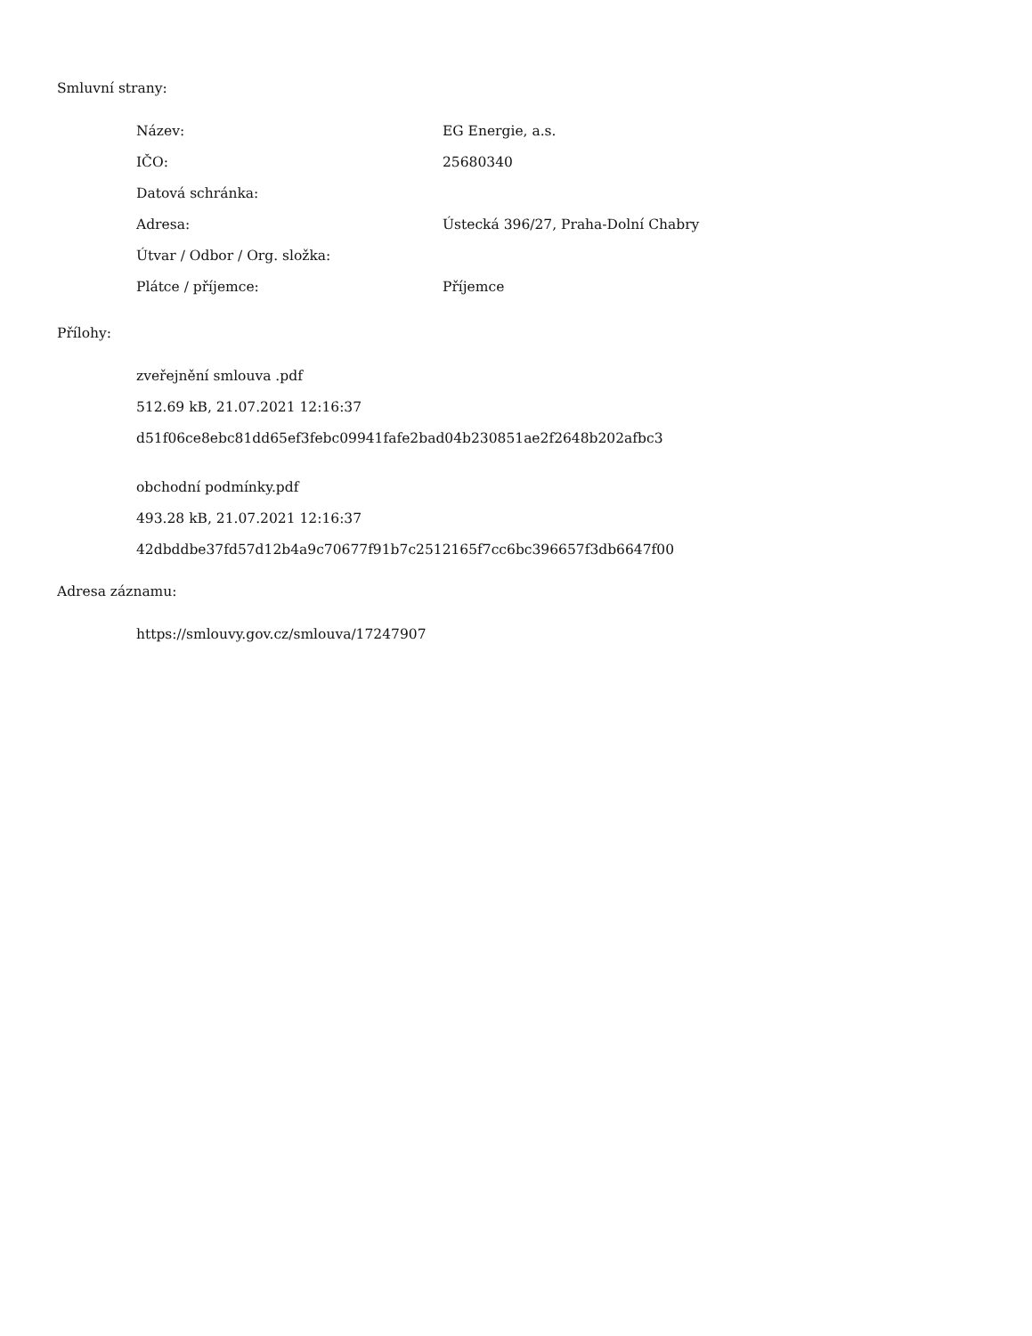Smluvní strany:
| Název: | EG Energie, a.s. |
| IČO: | 25680340 |
| Datová schránka: | |
| Adresa: | Ústecká 396/27, Praha-Dolní Chabry |
| Útvar / Odbor / Org. složka: | |
| Plátce / příjemce: | Příjemce |
Přílohy:
zveřejnění smlouva .pdf
512.69 kB, 21.07.2021 12:16:37
d51f06ce8ebc81dd65ef3febc09941fafe2bad04b230851ae2f2648b202afbc3
obchodní podmínky.pdf
493.28 kB, 21.07.2021 12:16:37
42dbddbe37fd57d12b4a9c70677f91b7c2512165f7cc6bc396657f3db6647f00
Adresa záznamu:
https://smlouvy.gov.cz/smlouva/17247907